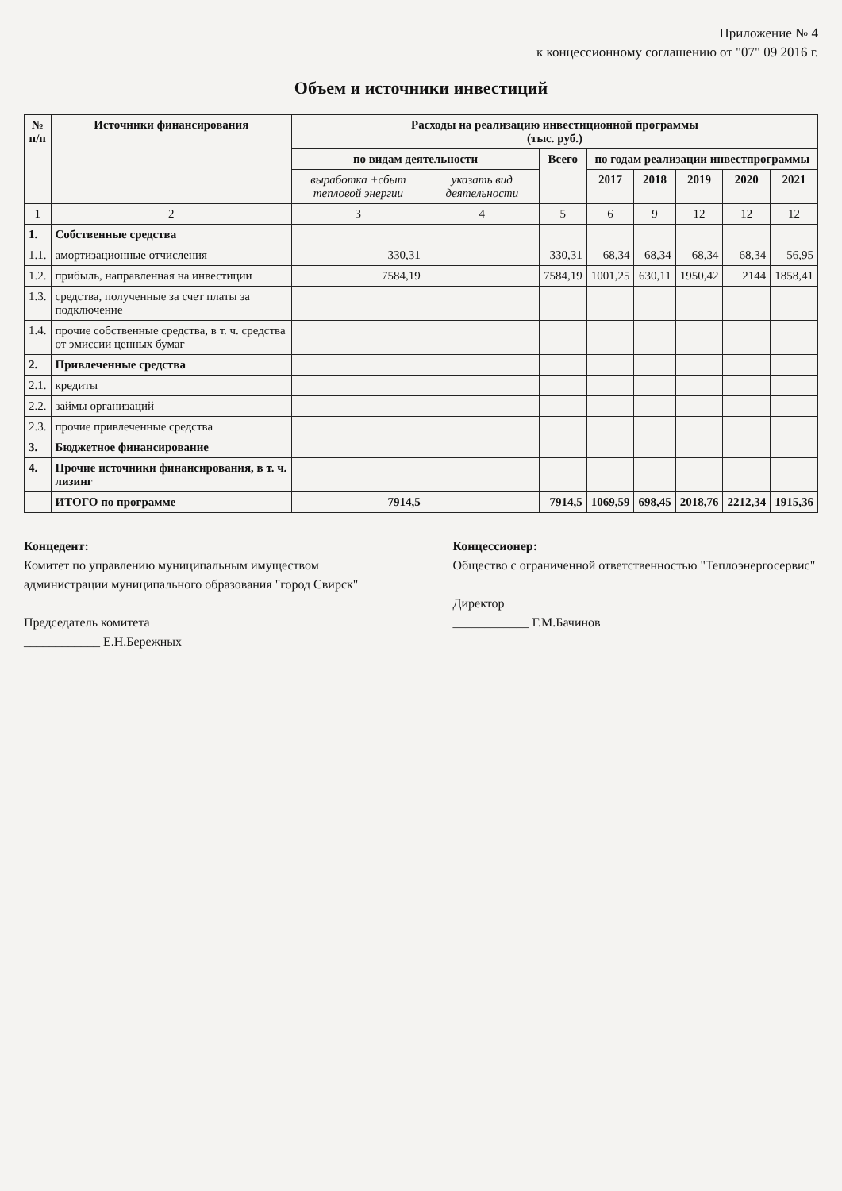Приложение № 4
к концессионному соглашению от "07" 09 2016 г.
Объем и источники инвестиций
| № п/п | Источники финансирования | Расходы на реализацию инвестиционной программы (тыс. руб.) | | | | | | | |
| --- | --- | --- | --- | --- | --- | --- | --- | --- | --- |
| | | по видам деятельности | | Всего | по годам реализации инвестпрограммы | | | | |
| | | выработка +сбыт тепловой энергии | указать вид деятельности | | 2017 | 2018 | 2019 | 2020 | 2021 |
| 1 | 2 | 3 | 4 | 5 | 6 | 9 | 12 | 12 | 12 |
| 1. | Собственные средства | | | | | | | | |
| 1.1. | амортизационные отчисления | 330,31 | | 330,31 | 68,34 | 68,34 | 68,34 | 68,34 | 56,95 |
| 1.2. | прибыль, направленная на инвестиции | 7584,19 | | 7584,19 | 1001,25 | 630,11 | 1950,42 | 2144 | 1858,41 |
| 1.3. | средства, полученные за счет платы за подключение | | | | | | | | |
| 1.4. | прочие собственные средства, в т. ч. средства от эмиссии ценных бумаг | | | | | | | | |
| 2. | Привлеченные средства | | | | | | | | |
| 2.1. | кредиты | | | | | | | | |
| 2.2. | займы организаций | | | | | | | | |
| 2.3. | прочие привлеченные средства | | | | | | | | |
| 3. | Бюджетное финансирование | | | | | | | | |
| 4. | Прочие источники финансирования, в т. ч. лизинг | | | | | | | | |
| | ИТОГО по программе | 7914,5 | | 7914,5 | 1069,59 | 698,45 | 2018,76 | 2212,34 | 1915,36 |
Концедент:
Комитет по управлению муниципальным имуществом администрации муниципального образования "город Свирск"
Председатель комитета
____________ Е.Н.Бережных
Концессионер:
Общество с ограниченной ответственностью "Теплоэнергосервис"
Директор
____________ Г.М.Бачинов